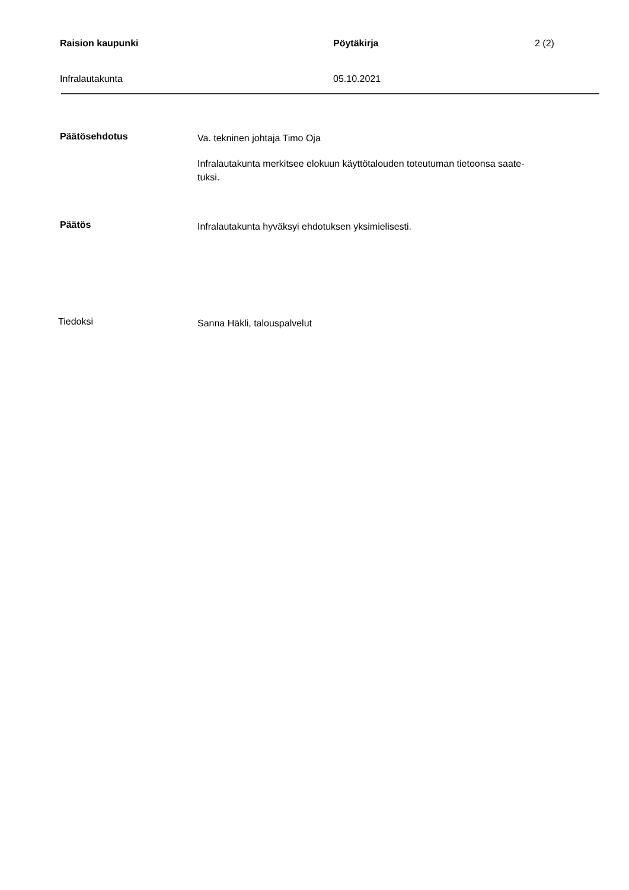Raision kaupunki Pöytäkirja 2 (2)
Infralautakunta 05.10.2021
Päätösehdotus
Va. tekninen johtaja Timo Oja
Infralautakunta merkitsee elokuun käyttötalouden toteutuman tietoonsa saate-
tuksi.
Päätös
Infralautakunta hyväksyi ehdotuksen yksimielisesti.
Tiedoksi
Sanna Häkli, talouspalvelut